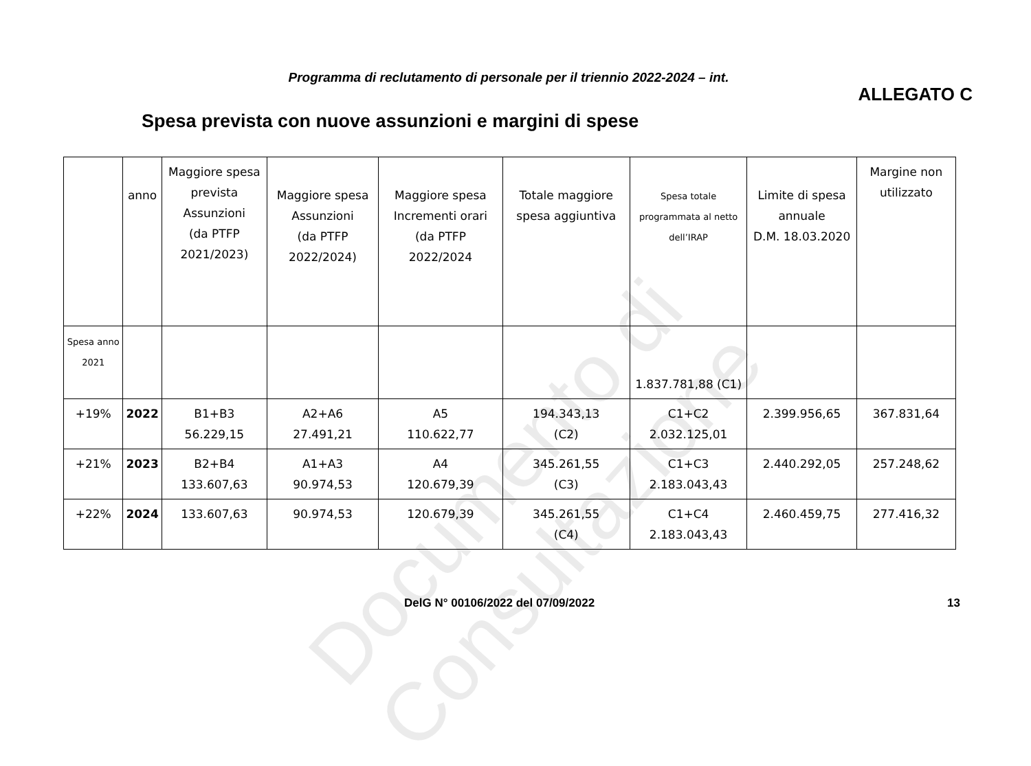Programma di reclutamento di personale per il triennio 2022-2024 – int.
ALLEGATO C
Spesa prevista con nuove assunzioni e margini di spese
| | anno | Maggiore spesa prevista Assunzioni (da PTFP 2021/2023) | Maggiore spesa Assunzioni (da PTFP 2022/2024) | Maggiore spesa Incrementi orari (da PTFP 2022/2024 | Totale maggiore spesa aggiuntiva | Spesa totale programmata al netto dell’IRAP | Limite di spesa annuale D.M. 18.03.2020 | Margine non utilizzato |
| Spesa anno 2021 | | | | | | 1.837.781,88 (C1) | | |
| +19% | 2022 | B1+B3 56.229,15 | A2+A6 27.491,21 | A5 110.622,77 | 194.343,13 (C2) | C1+C2 2.032.125,01 | 2.399.956,65 | 367.831,64 |
| +21% | 2023 | B2+B4 133.607,63 | A1+A3 90.974,53 | A4 120.679,39 | 345.261,55 (C3) | C1+C3 2.183.043,43 | 2.440.292,05 | 257.248,62 |
| +22% | 2024 | 133.607,63 | 90.974,53 | 120.679,39 | 345.261,55 (C4) | C1+C4 2.183.043,43 | 2.460.459,75 | 277.416,32 |
Documento di Consultazione
DelG N° 00106/2022 del 07/09/2022 13